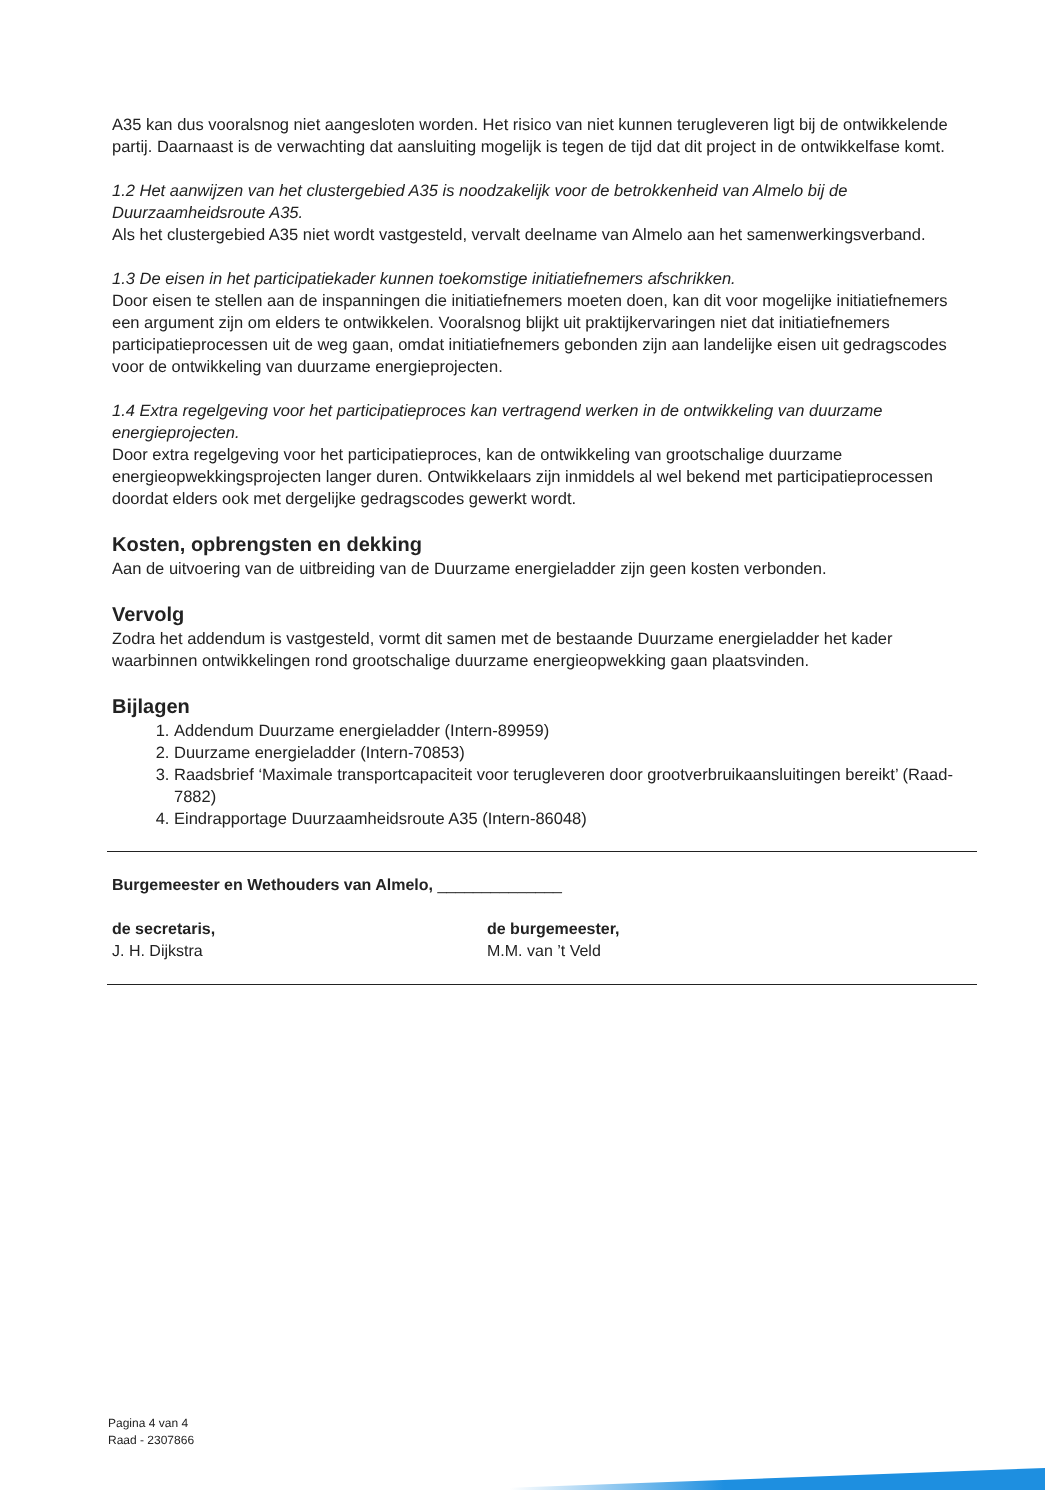A35 kan dus vooralsnog niet aangesloten worden. Het risico van niet kunnen terugleveren ligt bij de ontwikkelende partij. Daarnaast is de verwachting dat aansluiting mogelijk is tegen de tijd dat dit project in de ontwikkelfase komt.
1.2 Het aanwijzen van het clustergebied A35 is noodzakelijk voor de betrokkenheid van Almelo bij de Duurzaamheidsroute A35.
Als het clustergebied A35 niet wordt vastgesteld, vervalt deelname van Almelo aan het samenwerkingsverband.
1.3 De eisen in het participatiekader kunnen toekomstige initiatiefnemers afschrikken.
Door eisen te stellen aan de inspanningen die initiatiefnemers moeten doen, kan dit voor mogelijke initiatiefnemers een argument zijn om elders te ontwikkelen. Vooralsnog blijkt uit praktijkervaringen niet dat initiatiefnemers participatieprocessen uit de weg gaan, omdat initiatiefnemers gebonden zijn aan landelijke eisen uit gedragscodes voor de ontwikkeling van duurzame energieprojecten.
1.4 Extra regelgeving voor het participatieproces kan vertragend werken in de ontwikkeling van duurzame energieprojecten.
Door extra regelgeving voor het participatieproces, kan de ontwikkeling van grootschalige duurzame energieopwekkingsprojecten langer duren. Ontwikkelaars zijn inmiddels al wel bekend met participatieprocessen doordat elders ook met dergelijke gedragscodes gewerkt wordt.
Kosten, opbrengsten en dekking
Aan de uitvoering van de uitbreiding van de Duurzame energieladder zijn geen kosten verbonden.
Vervolg
Zodra het addendum is vastgesteld, vormt dit samen met de bestaande Duurzame energieladder het kader waarbinnen ontwikkelingen rond grootschalige duurzame energieopwekking gaan plaatsvinden.
Bijlagen
1. Addendum Duurzame energieladder (Intern-89959)
2. Duurzame energieladder (Intern-70853)
3. Raadsbrief ‘Maximale transportcapaciteit voor terugleveren door grootverbruikaansluitingen bereikt’ (Raad-7882)
4. Eindrapportage Duurzaamheidsroute A35 (Intern-86048)
Burgemeester en Wethouders van Almelo, ______________
de secretaris,
J. H. Dijkstra
de burgemeester,
M.M. van ’t Veld
Pagina 4 van 4
Raad - 2307866